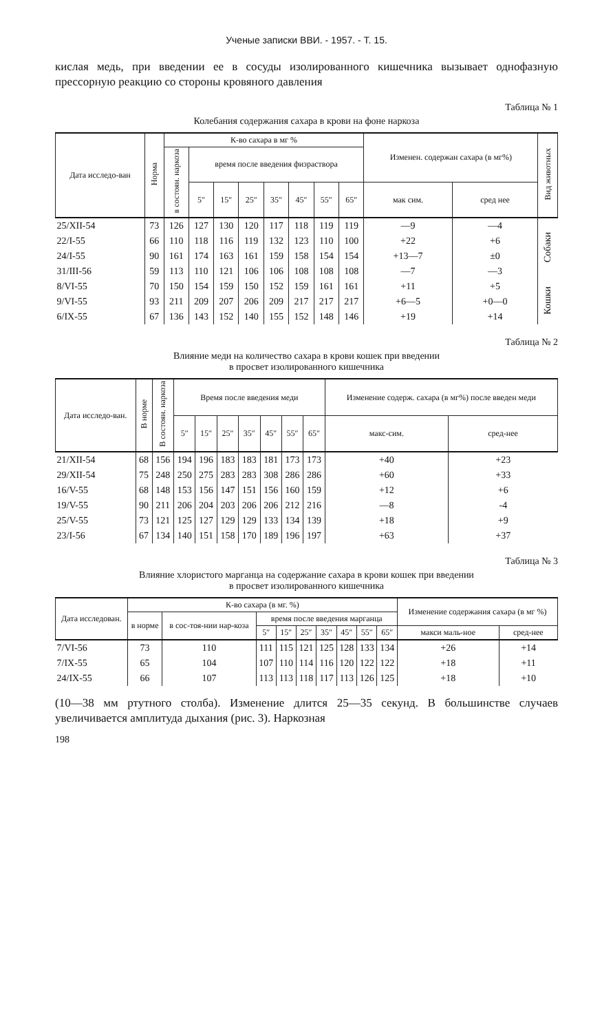Ученые записки ВВИ. - 1957. - Т. 15.
кислая медь, при введении ее в сосуды изолированного кишечника вызывает однофазную прессорную реакцию со стороны кровяного давления
Таблица № 1
Колебания содержания сахара в крови на фоне наркоза
| Дата исследо-ван | Норма | К-во сахара в мг % | | | | | | | | Изменен. содержан сахара (в мг%) | | Вид животных |
| --- | --- | --- | --- | --- | --- | --- | --- | --- | --- | --- | --- | --- |
| | | в состоян. наркоза | время после введения физраствора | | | | | | | | | |
| | | | 5″ | 15″ | 25″ | 35″ | 45″ | 55″ | 65″ | мак сим. | сред нее | |
| 25/XII-54 | 73 | 126 | 127 | 130 | 120 | 117 | 118 | 119 | 119 | —9 | —4 | Собаки |
| 22/I-55 | 66 | 110 | 118 | 116 | 119 | 132 | 123 | 110 | 100 | +22 | +6 | |
| 24/I-55 | 90 | 161 | 174 | 163 | 161 | 159 | 158 | 154 | 154 | +13—7 | ±0 | |
| 31/III-56 | 59 | 113 | 110 | 121 | 106 | 106 | 108 | 108 | 108 | —7 | —3 | |
| 8/VI-55 | 70 | 150 | 154 | 159 | 150 | 152 | 159 | 161 | 161 | +11 | +5 | Кошки |
| 9/VI-55 | 93 | 211 | 209 | 207 | 206 | 209 | 217 | 217 | 217 | +6—5 | +0—0 | |
| 6/IX-55 | 67 | 136 | 143 | 152 | 140 | 155 | 152 | 148 | 146 | +19 | +14 | |
Таблица № 2
Влияние меди на количество сахара в крови кошек при введении
в просвет изолированного кишечника
| Дата исследо-ван. | В норме | В состоян. наркоза | Время после введения меди | | | | | | | Изменение содерж. сахара (в мг%) после введен меди | |
| --- | --- | --- | --- | --- | --- | --- | --- | --- | --- | --- | --- |
| | | | 5″ | 15″ | 25″ | 35″ | 45″ | 55″ | 65″ | макс-сим. | сред-нее |
| 21/XII-54 | 68 | 156 | 194 | 196 | 183 | 183 | 181 | 173 | 173 | +40 | +23 |
| 29/XII-54 | 75 | 248 | 250 | 275 | 283 | 283 | 308 | 286 | 286 | +60 | +33 |
| 16/V-55 | 68 | 148 | 153 | 156 | 147 | 151 | 156 | 160 | 159 | +12 | +6 |
| 19/V-55 | 90 | 211 | 206 | 204 | 203 | 206 | 206 | 212 | 216 | —8 | -4 |
| 25/V-55 | 73 | 121 | 125 | 127 | 129 | 129 | 133 | 134 | 139 | +18 | +9 |
| 23/I-56 | 67 | 134 | 140 | 151 | 158 | 170 | 189 | 196 | 197 | +63 | +37 |
Таблица № 3
Влияние хлористого марганца на содержание сахара в крови кошек при введении
в просвет изолированного кишечника
| Дата исследован. | К-во сахара (в мг. %) | | | | | | | | | Изменение содержания сахара (в мг %) | |
| --- | --- | --- | --- | --- | --- | --- | --- | --- | --- | --- | --- |
| | в норме | в сос-тоя-нии нар-коза | время после введения марганца | | | | | | | | |
| | | | 5″ | 15″ | 25″ | 35″ | 45″ | 55″ | 65″ | макси маль-ное | сред-нее |
| 7/VI-56 | 73 | 110 | 111 | 115 | 121 | 125 | 128 | 133 | 134 | +26 | +14 |
| 7/IX-55 | 65 | 104 | 107 | 110 | 114 | 116 | 120 | 122 | 122 | +18 | +11 |
| 24/IX-55 | 66 | 107 | 113 | 113 | 118 | 117 | 113 | 126 | 125 | +18 | +10 |
(10—38 мм ртутного столба). Изменение длится 25—35 секунд. В большинстве случаев увеличивается амплитуда дыхания (рис. 3). Наркозная
198